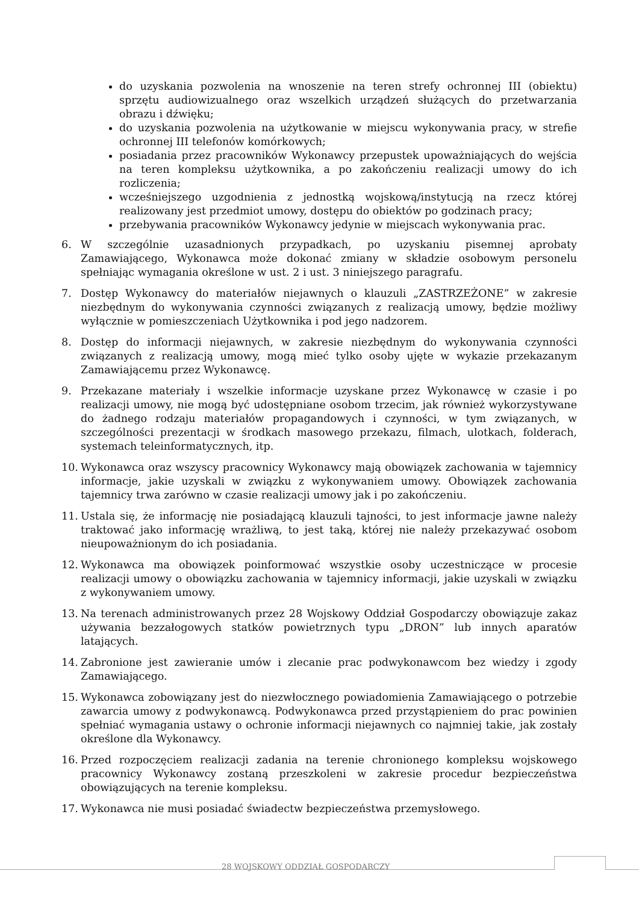do uzyskania pozwolenia na wnoszenie na teren strefy ochronnej III (obiektu) sprzętu audiowizualnego oraz wszelkich urządzeń służących do przetwarzania obrazu i dźwięku;
do uzyskania pozwolenia na użytkowanie w miejscu wykonywania pracy, w strefie ochronnej III telefonów komórkowych;
posiadania przez pracowników Wykonawcy przepustek upoważniających do wejścia na teren kompleksu użytkownika, a po zakończeniu realizacji umowy do ich rozliczenia;
wcześniejszego uzgodnienia z jednostką wojskową/instytucją na rzecz której realizowany jest przedmiot umowy, dostępu do obiektów po godzinach pracy;
przebywania pracowników Wykonawcy jedynie w miejscach wykonywania prac.
6. W szczególnie uzasadnionych przypadkach, po uzyskaniu pisemnej aprobaty Zamawiającego, Wykonawca może dokonać zmiany w składzie osobowym personelu spełniając wymagania określone w ust. 2 i ust. 3 niniejszego paragrafu.
7. Dostęp Wykonawcy do materiałów niejawnych o klauzuli „ZASTRZEŻONE” w zakresie niezbędnym do wykonywania czynności związanych z realizacją umowy, będzie możliwy wyłącznie w pomieszczeniach Użytkownika i pod jego nadzorem.
8. Dostęp do informacji niejawnych, w zakresie niezbędnym do wykonywania czynności związanych z realizacją umowy, mogą mieć tylko osoby ujęte w wykazie przekazanym Zamawiającemu przez Wykonawcę.
9. Przekazane materiały i wszelkie informacje uzyskane przez Wykonawcę w czasie i po realizacji umowy, nie mogą być udostępniane osobom trzecim, jak również wykorzystywane do żadnego rodzaju materiałów propagandowych i czynności, w tym związanych, w szczególności prezentacji w środkach masowego przekazu, filmach, ulotkach, folderach, systemach teleinformatycznych, itp.
10. Wykonawca oraz wszyscy pracownicy Wykonawcy mają obowiązek zachowania w tajemnicy informacje, jakie uzyskali w związku z wykonywaniem umowy. Obowiązek zachowania tajemnicy trwa zarówno w czasie realizacji umowy jak i po zakończeniu.
11. Ustala się, że informację nie posiadającą klauzuli tajności, to jest informacje jawne należy traktować jako informację wrażliwą, to jest taką, której nie należy przekazywać osobom nieupoważnionym do ich posiadania.
12. Wykonawca ma obowiązek poinformować wszystkie osoby uczestniczące w procesie realizacji umowy o obowiązku zachowania w tajemnicy informacji, jakie uzyskali w związku z wykonywaniem umowy.
13. Na terenach administrowanych przez 28 Wojskowy Oddział Gospodarczy obowiązuje zakaz używania bezzałogowych statków powietrznych typu „DRON” lub innych aparatów latających.
14. Zabronione jest zawieranie umów i zlecanie prac podwykonawcom bez wiedzy i zgody Zamawiającego.
15. Wykonawca zobowiązany jest do niezwłocznego powiadomienia Zamawiającego o potrzebie zawarcia umowy z podwykonawcą. Podwykonawca przed przystąpieniem do prac powinien spełniać wymagania ustawy o ochronie informacji niejawnych co najmniej takie, jak zostały określone dla Wykonawcy.
16. Przed rozpoczęciem realizacji zadania na terenie chronionego kompleksu wojskowego pracownicy Wykonawcy zostaną przeszkoleni w zakresie procedur bezpieczeństwa obowiązujących na terenie kompleksu.
17. Wykonawca nie musi posiadać świadectw bezpieczeństwa przemysłowego.
28 WOJSKOWY ODDZIAŁ GOSPODARCZY